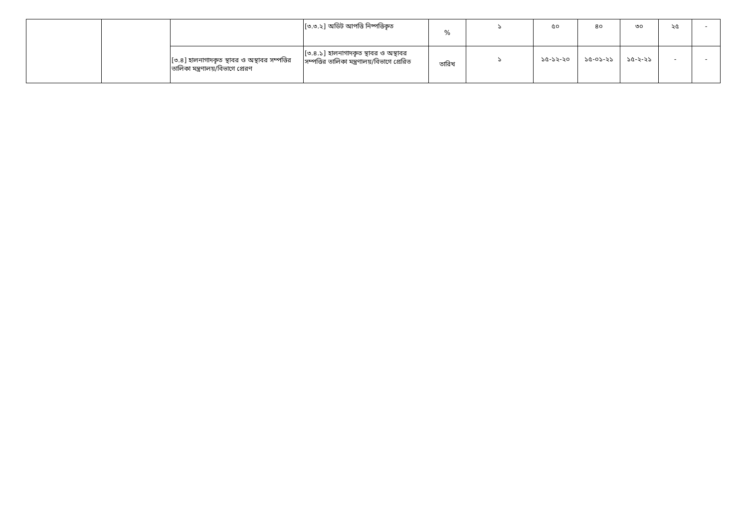| | | | [৩.৩.২] অডিট আপত্তি নিষ্পত্তিকৃত | % | ১ | ৫০ | ৪০ | ৩০ | ২৫ | - |
| | | [৩.৪] হালনাগাদকৃত স্থাবর ও অস্থাবর সম্পত্তির তালিকা মন্ত্রণালয়/বিভাগে প্রেরণ | [৩.৪.১] হালনাগাদকৃত স্থাবর ও অস্থাবর সম্পত্তির তালিকা মন্ত্রণালয়/বিভাগে প্রেরিত | তারিখ | ১ | ১৫-১২-২০ | ১৫-০১-২১ | ১৫-২-২১ | - | - |